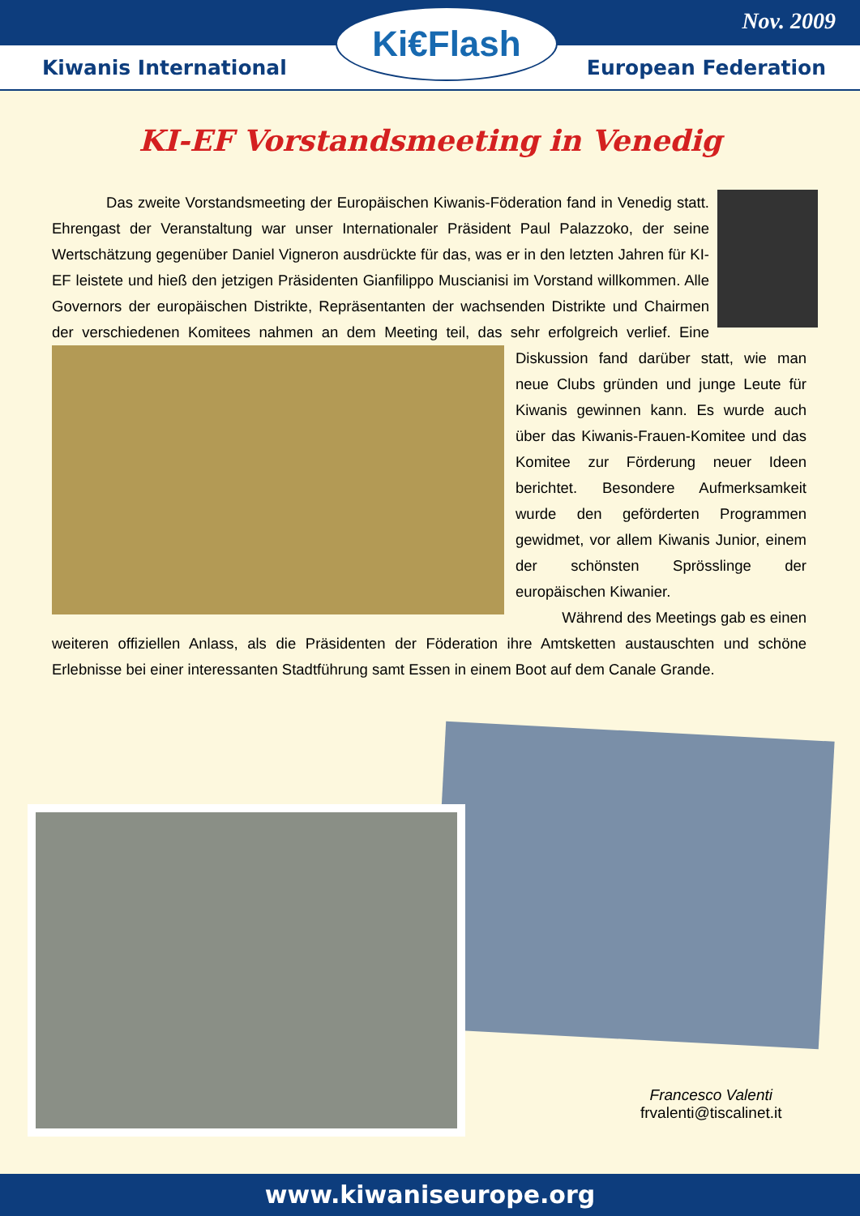Nov. 2009
Kiwanis International European Federation
Ki€Flash
KI-EF Vorstandsmeeting in Venedig
Das zweite Vorstandsmeeting der Europäischen Kiwanis-Föderation fand in Venedig statt. Ehrengast der Veranstaltung war unser Internationaler Präsident Paul Palazzoko, der seine Wertschätzung gegenüber Daniel Vigneron ausdrückte für das, was er in den letzten Jahren für KI-EF leistete und hieß den jetzigen Präsidenten Gianfilippo Muscianisi im Vorstand willkommen. Alle Governors der europäischen Distrikte, Repräsentanten der wachsenden Distrikte und Chairmen der verschiedenen Komitees nahmen an dem Meeting teil, das sehr erfolgreich verlief. Eine Diskussion fand darüber statt, wie man neue Clubs gründen und junge Leute für Kiwanis gewinnen kann. Es wurde auch über das Kiwanis-Frauen-Komitee und das Komitee zur Förderung neuer Ideen berichtet. Besondere Aufmerksamkeit wurde den geförderten Programmen gewidmet, vor allem Kiwanis Junior, einem der schönsten Sprösslinge der europäischen Kiwanier.
Während des Meetings gab es einen weiteren offiziellen Anlass, als die Präsidenten der Föderation ihre Amtsketten austauschten und schöne Erlebnisse bei einer interessanten Stadtführung samt Essen in einem Boot auf dem Canale Grande.
Francesco Valenti
frvalenti@tiscalinet.it
www.kiwaniseurope.org